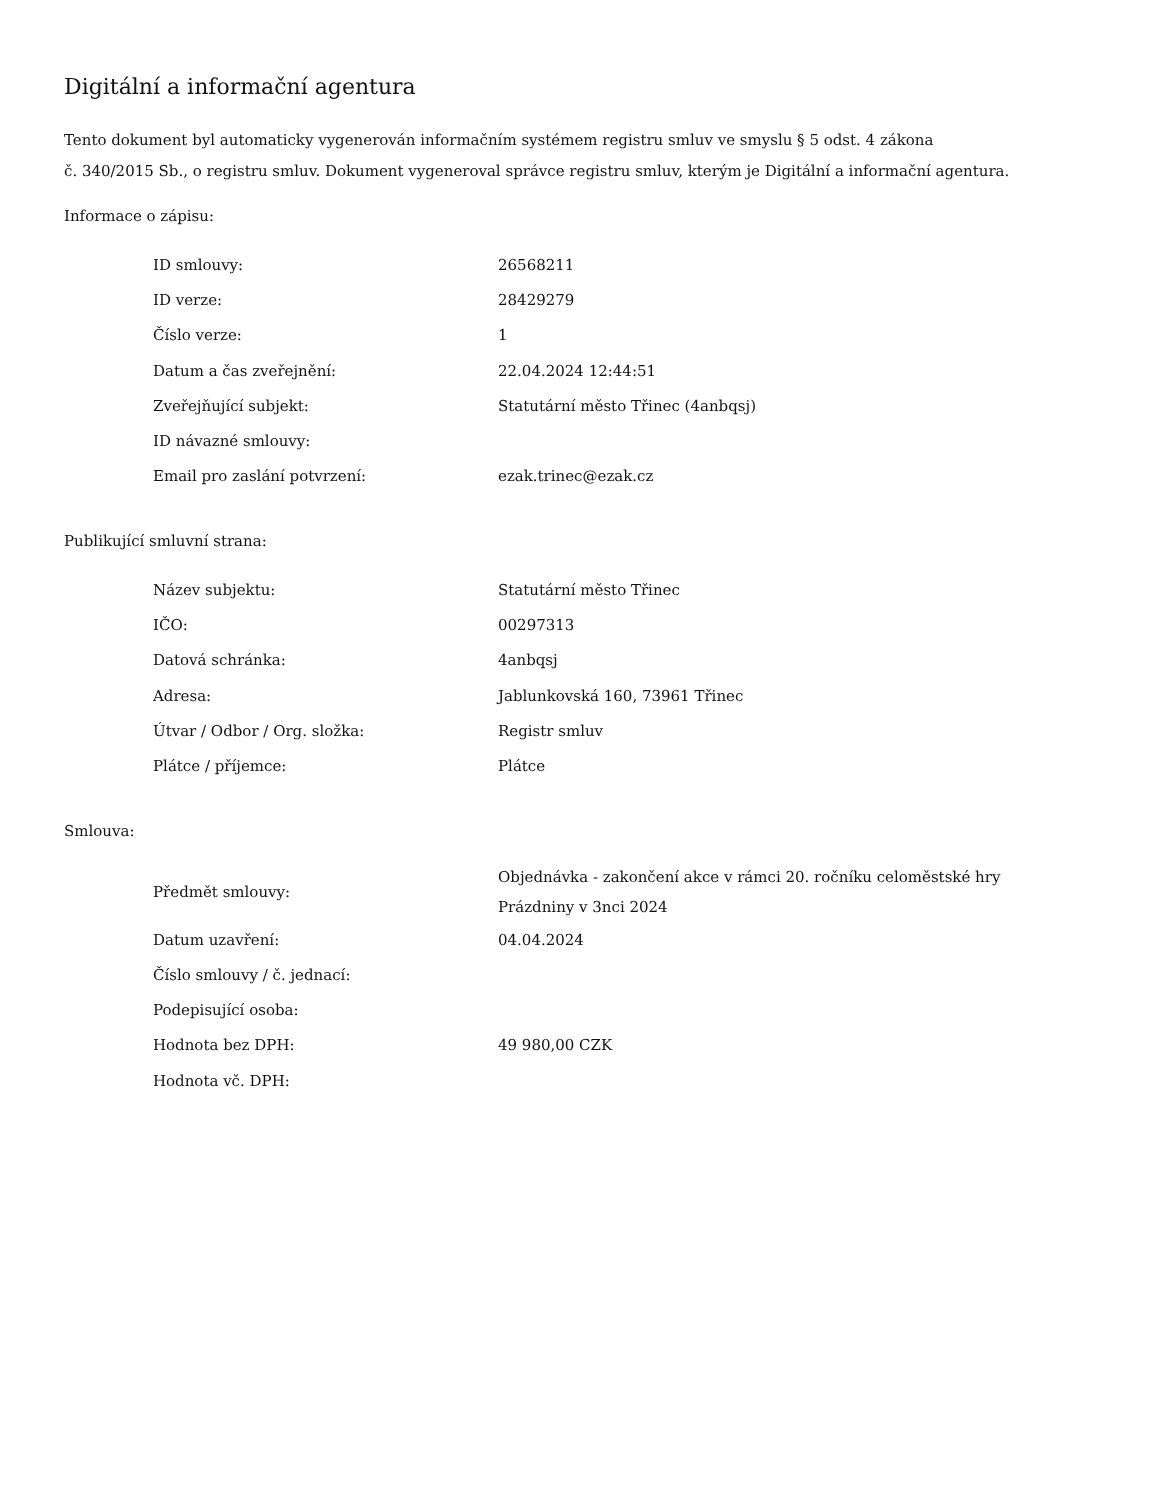Digitální a informační agentura
Tento dokument byl automaticky vygenerován informačním systémem registru smluv ve smyslu § 5 odst. 4 zákona
č. 340/2015 Sb., o registru smluv. Dokument vygeneroval správce registru smluv, kterým je Digitální a informační agentura.
Informace o zápisu:
| ID smlouvy: | 26568211 |
| ID verze: | 28429279 |
| Číslo verze: | 1 |
| Datum a čas zveřejnění: | 22.04.2024 12:44:51 |
| Zveřejňující subjekt: | Statutární město Třinec (4anbqsj) |
| ID návazné smlouvy: | |
| Email pro zaslání potvrzení: | ezak.trinec@ezak.cz |
Publikující smluvní strana:
| Název subjektu: | Statutární město Třinec |
| IČO: | 00297313 |
| Datová schránka: | 4anbqsj |
| Adresa: | Jablunkovská 160, 73961 Třinec |
| Útvar / Odbor / Org. složka: | Registr smluv |
| Plátce / příjemce: | Plátce |
Smlouva:
| Předmět smlouvy: | Objednávka - zakončení akce v rámci 20. ročníku celoměstské hry Prázdniny v 3nci 2024 |
| Datum uzavření: | 04.04.2024 |
| Číslo smlouvy / č. jednací: | |
| Podepisující osoba: | |
| Hodnota bez DPH: | 49 980,00 CZK |
| Hodnota vč. DPH: | |